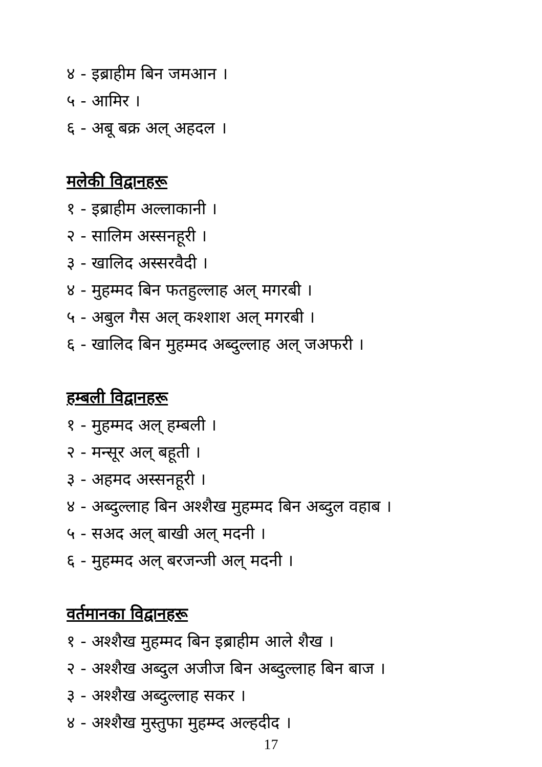४ - इब्राहीम बिन जमआन ।
५ - आमिर ।
६ - अबू बक्र अल् अहदल ।
मलेकी विद्वानहरू
१ - इब्राहीम अल्लाकानी ।
२ - सालिम अस्सनहूरी ।
३ - खालिद अस्सरवैदी ।
४ - मुहम्मद बिन फतहुल्लाह अल् मगरबी ।
५ - अबुल गैस अल् कश्शाश अल् मगरबी ।
६ - खालिद बिन मुहम्मद अब्दुल्लाह अल् जअफरी ।
हम्बली विद्वानहरू
१ - मुहम्मद अल् हम्बली ।
२ - मन्सूर अल् बहूती ।
३ - अहमद अस्सनहूरी ।
४ - अब्दुल्लाह बिन अश्शैख मुहम्मद बिन अब्दुल वहाब ।
५ - सअद अल् बाखी अल् मदनी ।
६ - मुहम्मद अल् बरजन्जी अल् मदनी ।
वर्तमानका विद्वानहरू
१ - अश्शैख मुहम्मद बिन इब्राहीम आले शैख ।
२ - अश्शैख अब्दुल अजीज बिन अब्दुल्लाह बिन बाज ।
३ - अश्शैख अब्दुल्लाह सकर ।
४ - अश्शैख मुस्तुफा मुहम्म्द अल्हदीद ।
17